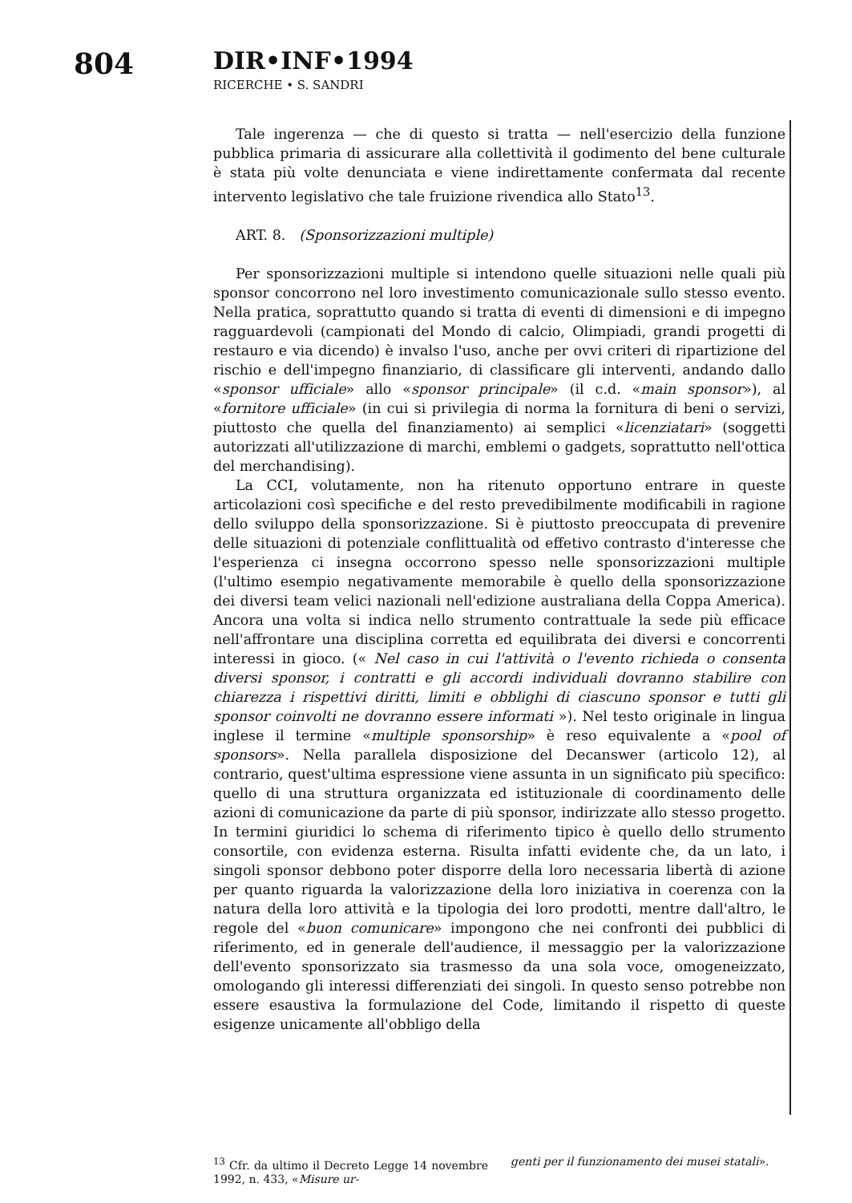804
DIR•INF•1994
RICERCHE • S. SANDRI
Tale ingerenza — che di questo si tratta — nell'esercizio della funzione pubblica primaria di assicurare alla collettività il godimento del bene culturale è stata più volte denunciata e viene indirettamente confermata dal recente intervento legislativo che tale fruizione rivendica allo Stato<sup>13</sup>.
ART. 8. (Sponsorizzazioni multiple)
Per sponsorizzazioni multiple si intendono quelle situazioni nelle quali più sponsor concorrono nel loro investimento comunicazionale sullo stesso evento. Nella pratica, soprattutto quando si tratta di eventi di dimensioni e di impegno ragguardevoli (campionati del Mondo di calcio, Olimpiadi, grandi progetti di restauro e via dicendo) è invalso l'uso, anche per ovvi criteri di ripartizione del rischio e dell'impegno finanziario, di classificare gli interventi, andando dallo «sponsor ufficiale» allo «sponsor principale» (il c.d. «main sponsor»), al «fornitore ufficiale» (in cui si privilegia di norma la fornitura di beni o servizi, piuttosto che quella del finanziamento) ai semplici «licenziatari» (soggetti autorizzati all'utilizzazione di marchi, emblemi o gadgets, soprattutto nell'ottica del merchandising).
La CCI, volutamente, non ha ritenuto opportuno entrare in queste articolazioni così specifiche e del resto prevedibilmente modificabili in ragione dello sviluppo della sponsorizzazione. Si è piuttosto preoccupata di prevenire delle situazioni di potenziale conflittualità od effetivo contrasto d'interesse che l'esperienza ci insegna occorrono spesso nelle sponsorizzazioni multiple (l'ultimo esempio negativamente memorabile è quello della sponsorizzazione dei diversi team velici nazionali nell'edizione australiana della Coppa America). Ancora una volta si indica nello strumento contrattuale la sede più efficace nell'affrontare una disciplina corretta ed equilibrata dei diversi e concorrenti interessi in gioco. (« Nel caso in cui l'attività o l'evento richieda o consenta diversi sponsor, i contratti e gli accordi individuali dovranno stabilire con chiarezza i rispettivi diritti, limiti e obblighi di ciascuno sponsor e tutti gli sponsor coinvolti ne dovranno essere informati »). Nel testo originale in lingua inglese il termine «multiple sponsorship» è reso equivalente a «pool of sponsors». Nella parallela disposizione del Decanswer (articolo 12), al contrario, quest'ultima espressione viene assunta in un significato più specifico: quello di una struttura organizzata ed istituzionale di coordinamento delle azioni di comunicazione da parte di più sponsor, indirizzate allo stesso progetto. In termini giuridici lo schema di riferimento tipico è quello dello strumento consortile, con evidenza esterna. Risulta infatti evidente che, da un lato, i singoli sponsor debbono poter disporre della loro necessaria libertà di azione per quanto riguarda la valorizzazione della loro iniziativa in coerenza con la natura della loro attività e la tipologia dei loro prodotti, mentre dall'altro, le regole del «buon comunicare» impongono che nei confronti dei pubblici di riferimento, ed in generale dell'audience, il messaggio per la valorizzazione dell'evento sponsorizzato sia trasmesso da una sola voce, omogeneizzato, omologando gli interessi differenziati dei singoli. In questo senso potrebbe non essere esaustiva la formulazione del Code, limitando il rispetto di queste esigenze unicamente all'obbligo della
<sup>13</sup> Cfr. da ultimo il Decreto Legge 14 novembre 1992, n. 433, «Misure ur-
genti per il funzionamento dei musei statali».